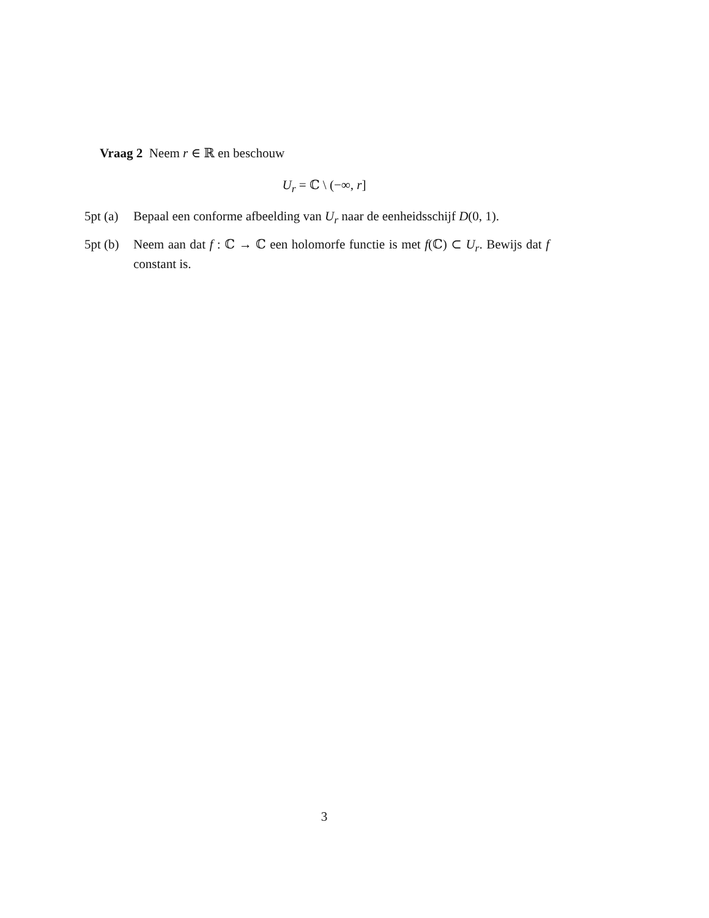Vraag 2 Neem r ∈ ℝ en beschouw
U<sub>r</sub> = ℂ \ (−∞, r]
5pt (a) Bepaal een conforme afbeelding van U<sub>r</sub> naar de eenheidsschijf D(0, 1).
5pt (b) Neem aan dat f : ℂ → ℂ een holomorfe functie is met f(ℂ) ⊂ U<sub>r</sub>. Bewijs dat f constant is.
3